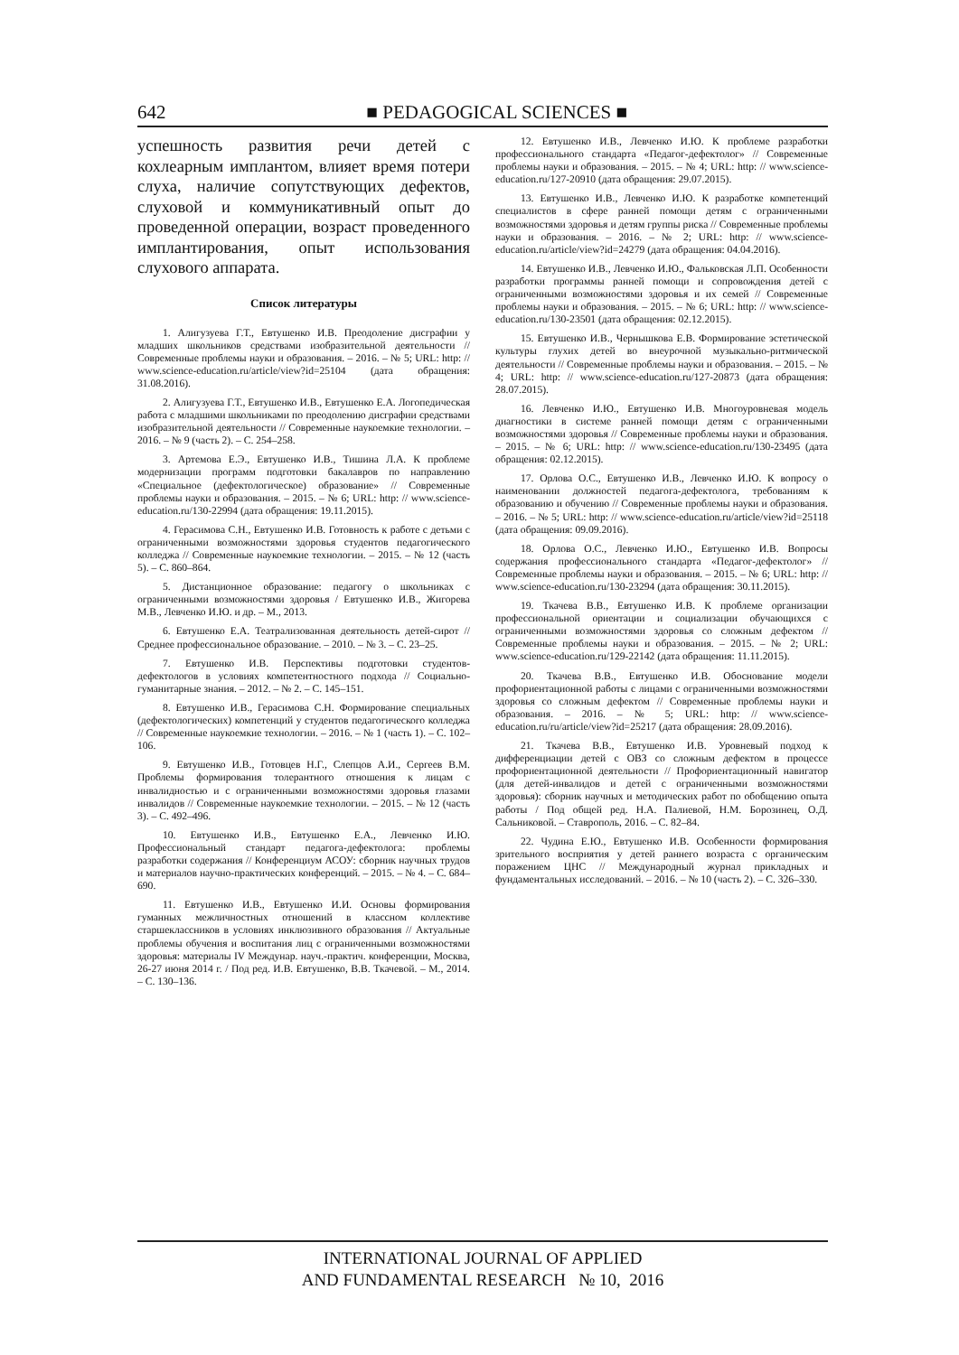642 ■ PEDAGOGICAL SCIENCES ■
успешность развития речи детей с кохлеарным имплантом, влияет время потери слуха, наличие сопутствующих дефектов, слуховой и коммуникативный опыт до проведенной операции, возраст проведенного имплантирования, опыт использования слухового аппарата.
Список литературы
1. Алигузуева Г.Т., Евтушенко И.В. Преодоление дисграфии у младших школьников средствами изобразительной деятельности // Современные проблемы науки и образования. – 2016. – № 5; URL: http: // www.science-education.ru/article/view?id=25104 (дата обращения: 31.08.2016).
2. Алигузуева Г.Т., Евтушенко И.В., Евтушенко Е.А. Логопедическая работа с младшими школьниками по преодолению дисграфии средствами изобразительной деятельности // Современные наукоемкие технологии. – 2016. – № 9 (часть 2). – С. 254–258.
3. Артемова Е.Э., Евтушенко И.В., Тишина Л.А. К проблеме модернизации программ подготовки бакалавров по направлению «Специальное (дефектологическое) образование» // Современные проблемы науки и образования. – 2015. – № 6; URL: http: // www.science-education.ru/130-22994 (дата обращения: 19.11.2015).
4. Герасимова С.Н., Евтушенко И.В. Готовность к работе с детьми с ограниченными возможностями здоровья студентов педагогического колледжа // Современные наукоемкие технологии. – 2015. – № 12 (часть 5). – С. 860–864.
5. Дистанционное образование: педагогу о школьниках с ограниченными возможностями здоровья / Евтушенко И.В., Жигорева М.В., Левченко И.Ю. и др. – М., 2013.
6. Евтушенко Е.А. Театрализованная деятельность детей-сирот // Среднее профессиональное образование. – 2010. – № 3. – С. 23–25.
7. Евтушенко И.В. Перспективы подготовки студентов-дефектологов в условиях компетентностного подхода // Социально-гуманитарные знания. – 2012. – № 2. – С. 145–151.
8. Евтушенко И.В., Герасимова С.Н. Формирование специальных (дефектологических) компетенций у студентов педагогического колледжа // Современные наукоемкие технологии. – 2016. – № 1 (часть 1). – С. 102–106.
9. Евтушенко И.В., Готовцев Н.Г., Слепцов А.И., Сергеев В.М. Проблемы формирования толерантного отношения к лицам с инвалидностью и с ограниченными возможностями здоровья глазами инвалидов // Современные наукоемкие технологии. – 2015. – № 12 (часть 3). – С. 492–496.
10. Евтушенко И.В., Евтушенко Е.А., Левченко И.Ю. Профессиональный стандарт педагога-дефектолога: проблемы разработки содержания // Конференциум АСОУ: сборник научных трудов и материалов научно-практических конференций. – 2015. – № 4. – С. 684–690.
11. Евтушенко И.В., Евтушенко И.И. Основы формирования гуманных межличностных отношений в классном коллективе старшеклассников в условиях инклюзивного образования // Актуальные проблемы обучения и воспитания лиц с ограниченными возможностями здоровья: материалы IV Междунар. науч.-практич. конференции, Москва, 26-27 июня 2014 г. / Под ред. И.В. Евтушенко, В.В. Ткачевой. – М., 2014. – С. 130–136.
12. Евтушенко И.В., Левченко И.Ю. К проблеме разработки профессионального стандарта «Педагог-дефектолог» // Современные проблемы науки и образования. – 2015. – № 4; URL: http: // www.science-education.ru/127-20910 (дата обращения: 29.07.2015).
13. Евтушенко И.В., Левченко И.Ю. К разработке компетенций специалистов в сфере ранней помощи детям с ограниченными возможностями здоровья и детям группы риска // Современные проблемы науки и образования. – 2016. – № 2; URL: http: // www.science-education.ru/article/view?id=24279 (дата обращения: 04.04.2016).
14. Евтушенко И.В., Левченко И.Ю., Фальковская Л.П. Особенности разработки программы ранней помощи и сопровождения детей с ограниченными возможностями здоровья и их семей // Современные проблемы науки и образования. – 2015. – № 6; URL: http: // www.science-education.ru/130-23501 (дата обращения: 02.12.2015).
15. Евтушенко И.В., Чернышкова Е.В. Формирование эстетической культуры глухих детей во внеурочной музыкально-ритмической деятельности // Современные проблемы науки и образования. – 2015. – № 4; URL: http: // www.science-education.ru/127-20873 (дата обращения: 28.07.2015).
16. Левченко И.Ю., Евтушенко И.В. Многоуровневая модель диагностики в системе ранней помощи детям с ограниченными возможностями здоровья // Современные проблемы науки и образования. – 2015. – № 6; URL: http: // www.science-education.ru/130-23495 (дата обращения: 02.12.2015).
17. Орлова О.С., Евтушенко И.В., Левченко И.Ю. К вопросу о наименовании должностей педагога-дефектолога, требованиям к образованию и обучению // Современные проблемы науки и образования. – 2016. – № 5; URL: http: // www.science-education.ru/article/view?id=25118 (дата обращения: 09.09.2016).
18. Орлова О.С., Левченко И.Ю., Евтушенко И.В. Вопросы содержания профессионального стандарта «Педагог-дефектолог» // Современные проблемы науки и образования. – 2015. – № 6; URL: http: // www.science-education.ru/130-23294 (дата обращения: 30.11.2015).
19. Ткачева В.В., Евтушенко И.В. К проблеме организации профессиональной ориентации и социализации обучающихся с ограниченными возможностями здоровья со сложным дефектом // Современные проблемы науки и образования. – 2015. – № 2; URL: www.science-education.ru/129-22142 (дата обращения: 11.11.2015).
20. Ткачева В.В., Евтушенко И.В. Обоснование модели профориентационной работы с лицами с ограниченными возможностями здоровья со сложным дефектом // Современные проблемы науки и образования. – 2016. – № 5; URL: http: // www.science-education.ru/ru/article/view?id=25217 (дата обращения: 28.09.2016).
21. Ткачева В.В., Евтушенко И.В. Уровневый подход к дифференциации детей с ОВЗ со сложным дефектом в процессе профориентационной деятельности // Профориентационный навигатор (для детей-инвалидов и детей с ограниченными возможностями здоровья): сборник научных и методических работ по обобщению опыта работы / Под общей ред. Н.А. Палиевой, Н.М. Борозинец, О.Д. Сальниковой. – Ставрополь, 2016. – С. 82–84.
22. Чудина Е.Ю., Евтушенко И.В. Особенности формирования зрительного восприятия у детей раннего возраста с органическим поражением ЦНС // Международный журнал прикладных и фундаментальных исследований. – 2016. – № 10 (часть 2). – С. 326–330.
INTERNATIONAL JOURNAL OF APPLIED
AND FUNDAMENTAL RESEARCH № 10, 2016